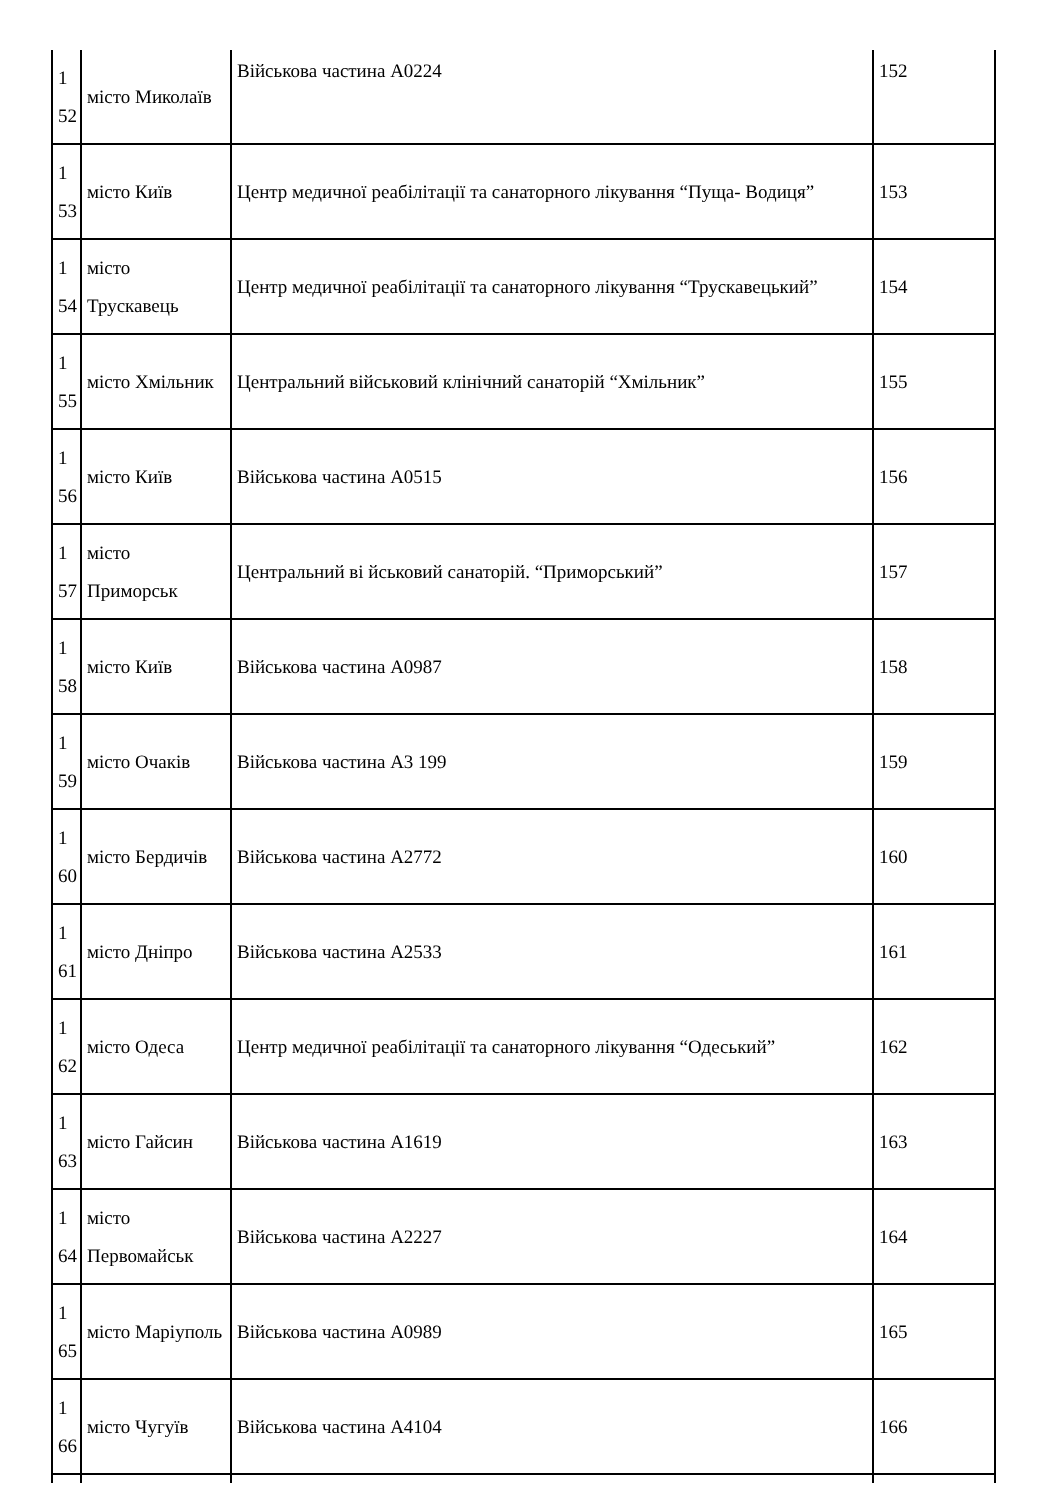| 1 52 | місто Миколаїв | Військова частина А0224 | 152 |
| 1 53 | місто Київ | Центр медичної реабілітації та санаторного лікування “Пуща- Водиця” | 153 |
| 1 54 | місто Трускавець | Центр медичної реабілітації та санаторного лікування “Трускавецький” | 154 |
| 1 55 | місто Хмільник | Центральний військовий клінічний санаторій “Хмільник” | 155 |
| 1 56 | місто Київ | Військова частина А0515 | 156 |
| 1 57 | місто Приморськ | Центральний ві йськовий санаторій. “Приморський” | 157 |
| 1 58 | місто Київ | Військова частина А0987 | 158 |
| 1 59 | місто Очаків | Військова частина А3 199 | 159 |
| 1 60 | місто Бердичів | Військова частина А2772 | 160 |
| 1 61 | місто Дніпро | Військова частина А2533 | 161 |
| 1 62 | місто Одеса | Центр медичної реабілітації та санаторного лікування “Одеський” | 162 |
| 1 63 | місто Гайсин | Військова частина А1619 | 163 |
| 1 64 | місто Первомайськ | Військова частина А2227 | 164 |
| 1 65 | місто Маріуполь | Військова частина А0989 | 165 |
| 1 66 | місто Чугуїв | Військова частина А4104 | 166 |